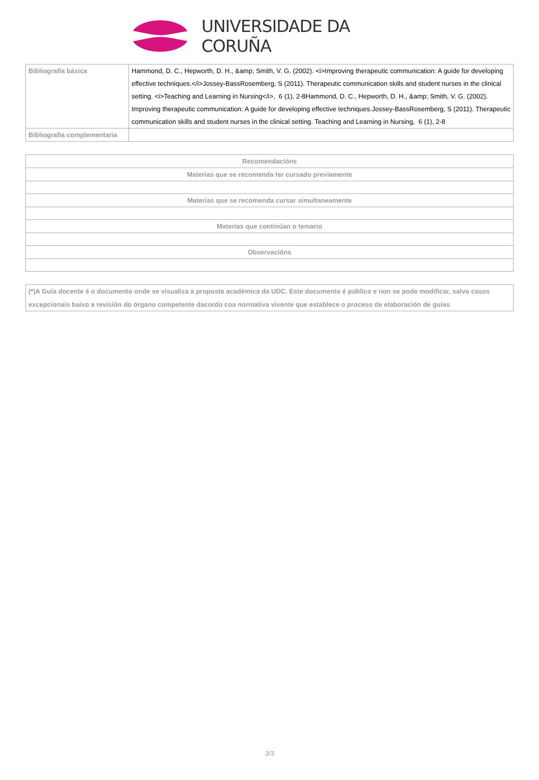UNIVERSIDADE DA CORUÑA
| Bibliografía básica | Hammond, D. C., Hepworth, D. H., &amp; Smith, V. G. (2002). <i>Improving therapeutic communication: A guide for developing effective techniques.</i>Jossey-BassRosemberg, S (2011). Therapeutic communication skills and student nurses in the clinical setting. <i>Teaching and Learning in Nursing</i>, 6 (1), 2-8Hammond, D. C., Hepworth, D. H., &amp; Smith, V. G. (2002). Improving therapeutic communication: A guide for developing effective techniques.Jossey-BassRosemberg, S (2011). Therapeutic communication skills and student nurses in the clinical setting. Teaching and Learning in Nursing, 6 (1), 2-8 |
| Bibliografía complementaria | |
| Recomendacións |
| --- |
| Materias que se recomenda ter cursado previamente |
| Materias que se recomenda cursar simultaneamente |
| Materias que continúan o temario |
| Observacións |
(*)A Guía docente é o documento onde se visualiza a proposta académica da UDC. Este documento é público e non se pode modificar, salvo casos excepcionais baixo a revisión do órgano competente dacordo coa normativa vixente que establece o proceso de elaboración de guías
3/3